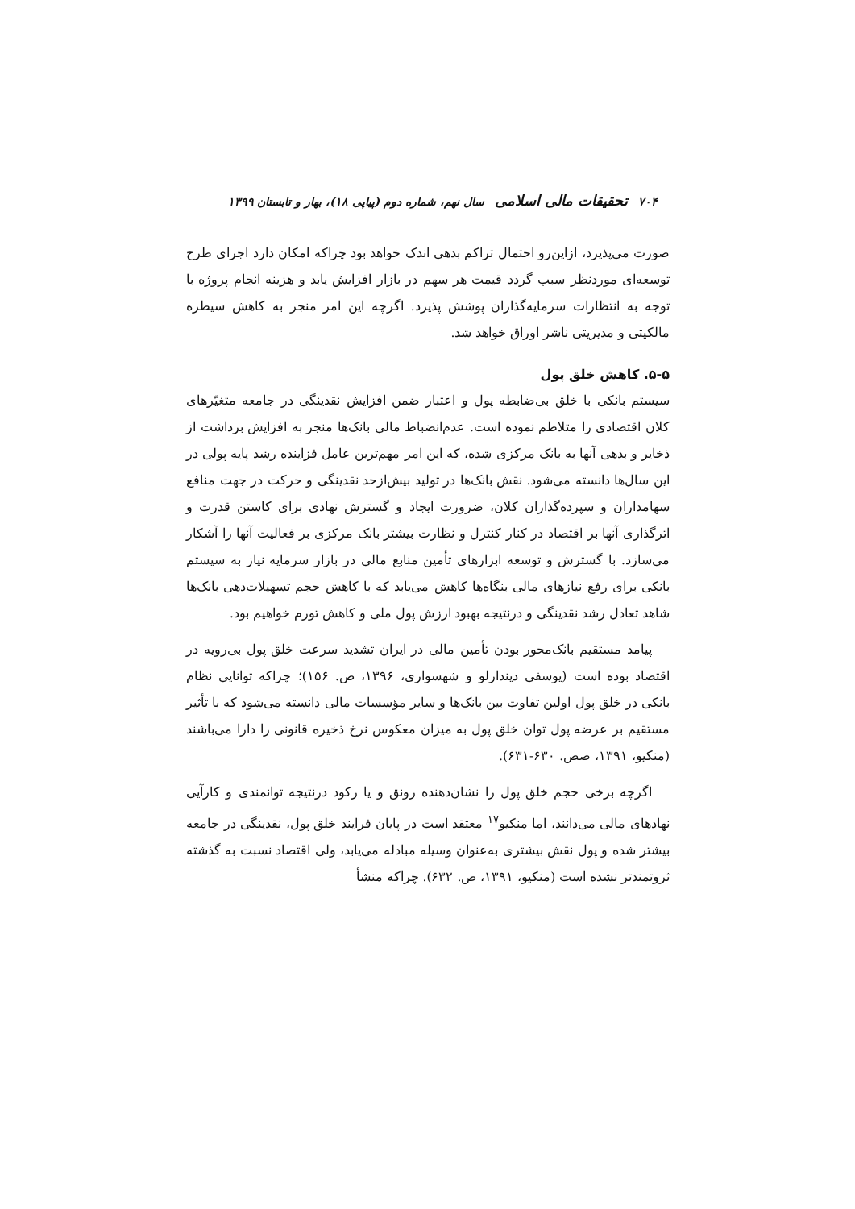۷۰۴ تحقیقات مالی اسلامی سال نهم، شماره دوم (پیاپی ۱۸)، بهار و تابستان ۱۳۹۹
صورت می‌پذیرد، ازاین‌رو احتمال تراکم بدهی اندک خواهد بود چراکه امکان دارد اجرای طرح توسعه‌ای موردنظر سبب گردد قیمت هر سهم در بازار افزایش یابد و هزینه انجام پروژه با توجه به انتظارات سرمایه‌گذاران پوشش پذیرد. اگرچه این امر منجر به کاهش سیطره مالکیتی و مدیریتی ناشر اوراق خواهد شد.
۵-۵. کاهش خلق پول
سیستم بانکی با خلق بی‌ضابطه پول و اعتبار ضمن افزایش نقدینگی در جامعه متغیّرهای کلان اقتصادی را متلاطم نموده است. عدم‌انضباط مالی بانک‌ها منجر به افزایش برداشت از ذخایر و بدهی آنها به بانک مرکزی شده، که این امر مهم‌ترین عامل فزاینده رشد پایه پولی در این سال‌ها دانسته می‌شود. نقش بانک‌ها در تولید بیش‌ازحد نقدینگی و حرکت در جهت منافع سهامداران و سپرده‌گذاران کلان، ضرورت ایجاد و گسترش نهادی برای کاستن قدرت و اثرگذاری آنها بر اقتصاد در کنار کنترل و نظارت بیشتر بانک مرکزی بر فعالیت آنها را آشکار می‌سازد. با گسترش و توسعه ابزارهای تأمین منابع مالی در بازار سرمایه نیاز به سیستم بانکی برای رفع نیازهای مالی بنگاه‌ها کاهش می‌یابد که با کاهش حجم تسهیلات‌دهی بانک‌ها شاهد تعادل رشد نقدینگی و درنتیجه بهبود ارزش پول ملی و کاهش تورم خواهیم بود.
پیامد مستقیم بانک‌محور بودن تأمین مالی در ایران تشدید سرعت خلق پول بی‌رویه در اقتصاد بوده است (یوسفی دیندارلو و شهسواری، ۱۳۹۶، ص. ۱۵۶)؛ چراکه توانایی نظام بانکی در خلق پول اولین تفاوت بین بانک‌ها و سایر مؤسسات مالی دانسته می‌شود که با تأثیر مستقیم بر عرضه پول توان خلق پول به میزان معکوس نرخ ذخیره قانونی را دارا می‌باشند (منکیو، ۱۳۹۱، صص. ۶۳۰-۶۳۱).
اگرچه برخی حجم خلق پول را نشان‌دهنده رونق و یا رکود درنتیجه توانمندی و کارآیی نهادهای مالی می‌دانند، اما منکیو<sup>۱۷</sup> معتقد است در پایان فرایند خلق پول، نقدینگی در جامعه بیشتر شده و پول نقش بیشتری به‌عنوان وسیله مبادله می‌یابد، ولی اقتصاد نسبت به گذشته ثروتمندتر نشده است (منکیو، ۱۳۹۱، ص. ۶۳۲). چراکه منشأ